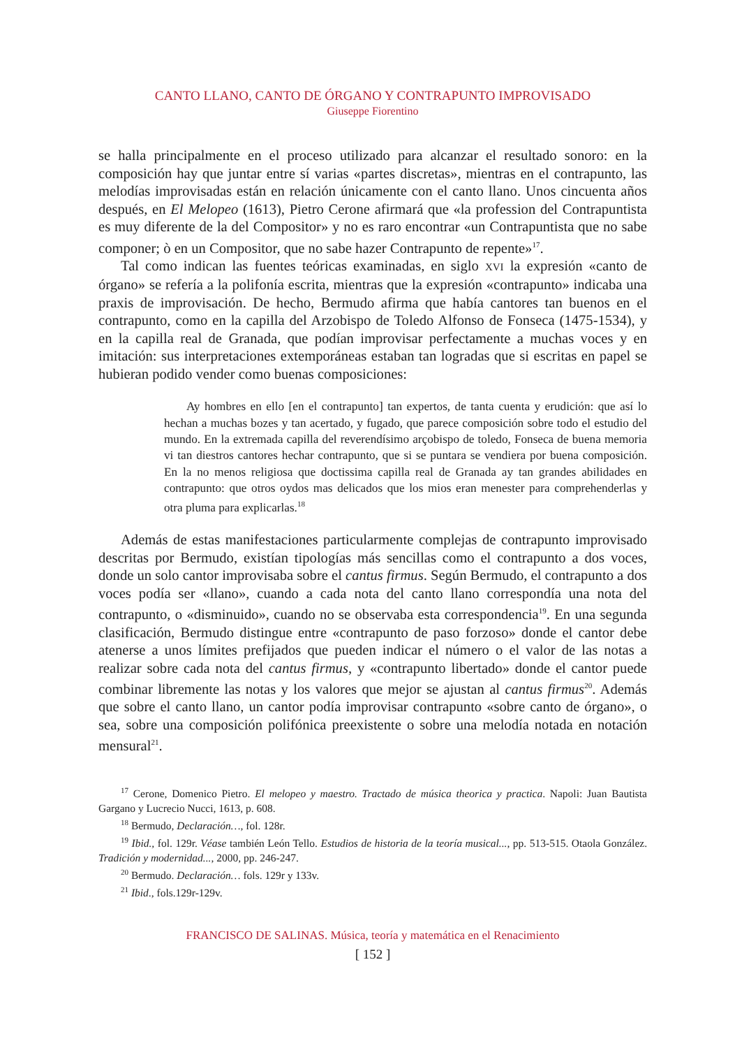CANTO LLANO, CANTO DE ÓRGANO Y CONTRAPUNTO IMPROVISADO
Giuseppe Fiorentino
se halla principalmente en el proceso utilizado para alcanzar el resultado sonoro: en la composición hay que juntar entre sí varias «partes discretas», mientras en el contrapunto, las melodías improvisadas están en relación únicamente con el canto llano. Unos cincuenta años después, en El Melopeo (1613), Pietro Cerone afirmará que «la profession del Contrapuntista es muy diferente de la del Compositor» y no es raro encontrar «un Contrapuntista que no sabe componer; ò en un Compositor, que no sabe hazer Contrapunto de repente»<sup>17</sup>.
Tal como indican las fuentes teóricas examinadas, en siglo XVI la expresión «canto de órgano» se refería a la polifonía escrita, mientras que la expresión «contrapunto» indicaba una praxis de improvisación. De hecho, Bermudo afirma que había cantores tan buenos en el contrapunto, como en la capilla del Arzobispo de Toledo Alfonso de Fonseca (1475-1534), y en la capilla real de Granada, que podían improvisar perfectamente a muchas voces y en imitación: sus interpretaciones extemporáneas estaban tan logradas que si escritas en papel se hubieran podido vender como buenas composiciones:
Ay hombres en ello [en el contrapunto] tan expertos, de tanta cuenta y erudición: que así lo hechan a muchas bozes y tan acertado, y fugado, que parece composición sobre todo el estudio del mundo. En la extremada capilla del reverendísimo arçobispo de toledo, Fonseca de buena memoria vi tan diestros cantores hechar contrapunto, que si se puntara se vendiera por buena composición. En la no menos religiosa que doctissima capilla real de Granada ay tan grandes abilidades en contrapunto: que otros oydos mas delicados que los mios eran menester para comprehenderlas y otra pluma para explicarlas.<sup>18</sup>
Además de estas manifestaciones particularmente complejas de contrapunto improvisado descritas por Bermudo, existían tipologías más sencillas como el contrapunto a dos voces, donde un solo cantor improvisaba sobre el cantus firmus. Según Bermudo, el contrapunto a dos voces podía ser «llano», cuando a cada nota del canto llano correspondía una nota del contrapunto, o «disminuido», cuando no se observaba esta correspondencia<sup>19</sup>. En una segunda clasificación, Bermudo distingue entre «contrapunto de paso forzoso» donde el cantor debe atenerse a unos límites prefijados que pueden indicar el número o el valor de las notas a realizar sobre cada nota del cantus firmus, y «contrapunto libertado» donde el cantor puede combinar libremente las notas y los valores que mejor se ajustan al cantus firmus<sup>20</sup>. Además que sobre el canto llano, un cantor podía improvisar contrapunto «sobre canto de órgano», o sea, sobre una composición polifónica preexistente o sobre una melodía notada en notación mensural<sup>21</sup>.
<sup>17</sup> Cerone, Domenico Pietro. El melopeo y maestro. Tractado de música theorica y practica. Napoli: Juan Bautista Gargano y Lucrecio Nucci, 1613, p. 608.
<sup>18</sup> Bermudo, Declaración…, fol. 128r.
<sup>19</sup> Ibid., fol. 129r. Véase también León Tello. Estudios de historia de la teoría musical..., pp. 513-515. Otaola González. Tradición y modernidad..., 2000, pp. 246-247.
<sup>20</sup> Bermudo. Declaración… fols. 129r y 133v.
<sup>21</sup> Ibid., fols.129r-129v.
FRANCISCO DE SALINAS. Música, teoría y matemática en el Renacimiento
[ 152 ]